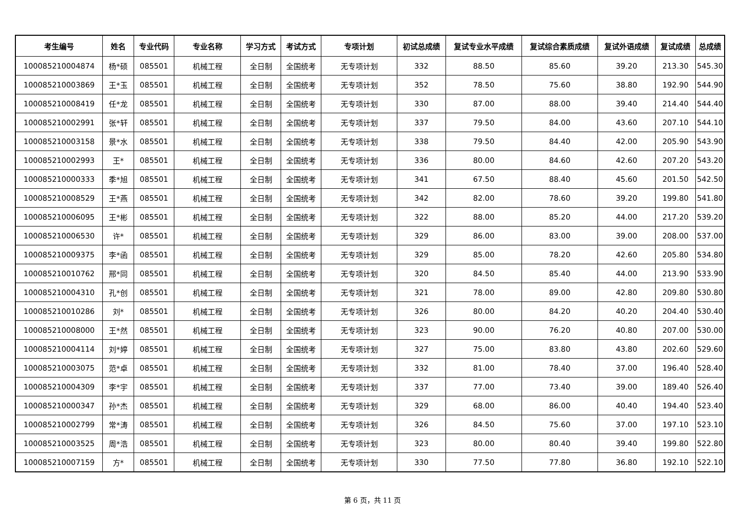| 考生编号 | 姓名 | 专业代码 | 专业名称 | 学习方式 | 考试方式 | 专项计划 | 初试总成绩 | 复试专业水平成绩 | 复试综合素质成绩 | 复试外语成绩 | 复试成绩 | 总成绩 |
| --- | --- | --- | --- | --- | --- | --- | --- | --- | --- | --- | --- | --- |
| 100085210004874 | 杨*硕 | 085501 | 机械工程 | 全日制 | 全国统考 | 无专项计划 | 332 | 88.50 | 85.60 | 39.20 | 213.30 | 545.30 |
| 100085210003869 | 王*玉 | 085501 | 机械工程 | 全日制 | 全国统考 | 无专项计划 | 352 | 78.50 | 75.60 | 38.80 | 192.90 | 544.90 |
| 100085210008419 | 任*龙 | 085501 | 机械工程 | 全日制 | 全国统考 | 无专项计划 | 330 | 87.00 | 88.00 | 39.40 | 214.40 | 544.40 |
| 100085210002991 | 张*轩 | 085501 | 机械工程 | 全日制 | 全国统考 | 无专项计划 | 337 | 79.50 | 84.00 | 43.60 | 207.10 | 544.10 |
| 100085210003158 | 景*水 | 085501 | 机械工程 | 全日制 | 全国统考 | 无专项计划 | 338 | 79.50 | 84.40 | 42.00 | 205.90 | 543.90 |
| 100085210002993 | 王* | 085501 | 机械工程 | 全日制 | 全国统考 | 无专项计划 | 336 | 80.00 | 84.60 | 42.60 | 207.20 | 543.20 |
| 100085210000333 | 季*旭 | 085501 | 机械工程 | 全日制 | 全国统考 | 无专项计划 | 341 | 67.50 | 88.40 | 45.60 | 201.50 | 542.50 |
| 100085210008529 | 王*燕 | 085501 | 机械工程 | 全日制 | 全国统考 | 无专项计划 | 342 | 82.00 | 78.60 | 39.20 | 199.80 | 541.80 |
| 100085210006095 | 王*彬 | 085501 | 机械工程 | 全日制 | 全国统考 | 无专项计划 | 322 | 88.00 | 85.20 | 44.00 | 217.20 | 539.20 |
| 100085210006530 | 许* | 085501 | 机械工程 | 全日制 | 全国统考 | 无专项计划 | 329 | 86.00 | 83.00 | 39.00 | 208.00 | 537.00 |
| 100085210009375 | 李*函 | 085501 | 机械工程 | 全日制 | 全国统考 | 无专项计划 | 329 | 85.00 | 78.20 | 42.60 | 205.80 | 534.80 |
| 100085210010762 | 邢*同 | 085501 | 机械工程 | 全日制 | 全国统考 | 无专项计划 | 320 | 84.50 | 85.40 | 44.00 | 213.90 | 533.90 |
| 100085210004310 | 孔*创 | 085501 | 机械工程 | 全日制 | 全国统考 | 无专项计划 | 321 | 78.00 | 89.00 | 42.80 | 209.80 | 530.80 |
| 100085210010286 | 刘* | 085501 | 机械工程 | 全日制 | 全国统考 | 无专项计划 | 326 | 80.00 | 84.20 | 40.20 | 204.40 | 530.40 |
| 100085210008000 | 王*然 | 085501 | 机械工程 | 全日制 | 全国统考 | 无专项计划 | 323 | 90.00 | 76.20 | 40.80 | 207.00 | 530.00 |
| 100085210004114 | 刘*婷 | 085501 | 机械工程 | 全日制 | 全国统考 | 无专项计划 | 327 | 75.00 | 83.80 | 43.80 | 202.60 | 529.60 |
| 100085210003075 | 范*卓 | 085501 | 机械工程 | 全日制 | 全国统考 | 无专项计划 | 332 | 81.00 | 78.40 | 37.00 | 196.40 | 528.40 |
| 100085210004309 | 李*宇 | 085501 | 机械工程 | 全日制 | 全国统考 | 无专项计划 | 337 | 77.00 | 73.40 | 39.00 | 189.40 | 526.40 |
| 100085210000347 | 孙*杰 | 085501 | 机械工程 | 全日制 | 全国统考 | 无专项计划 | 329 | 68.00 | 86.00 | 40.40 | 194.40 | 523.40 |
| 100085210002799 | 常*涛 | 085501 | 机械工程 | 全日制 | 全国统考 | 无专项计划 | 326 | 84.50 | 75.60 | 37.00 | 197.10 | 523.10 |
| 100085210003525 | 周*浩 | 085501 | 机械工程 | 全日制 | 全国统考 | 无专项计划 | 323 | 80.00 | 80.40 | 39.40 | 199.80 | 522.80 |
| 100085210007159 | 方* | 085501 | 机械工程 | 全日制 | 全国统考 | 无专项计划 | 330 | 77.50 | 77.80 | 36.80 | 192.10 | 522.10 |
第 6 页，共 11 页